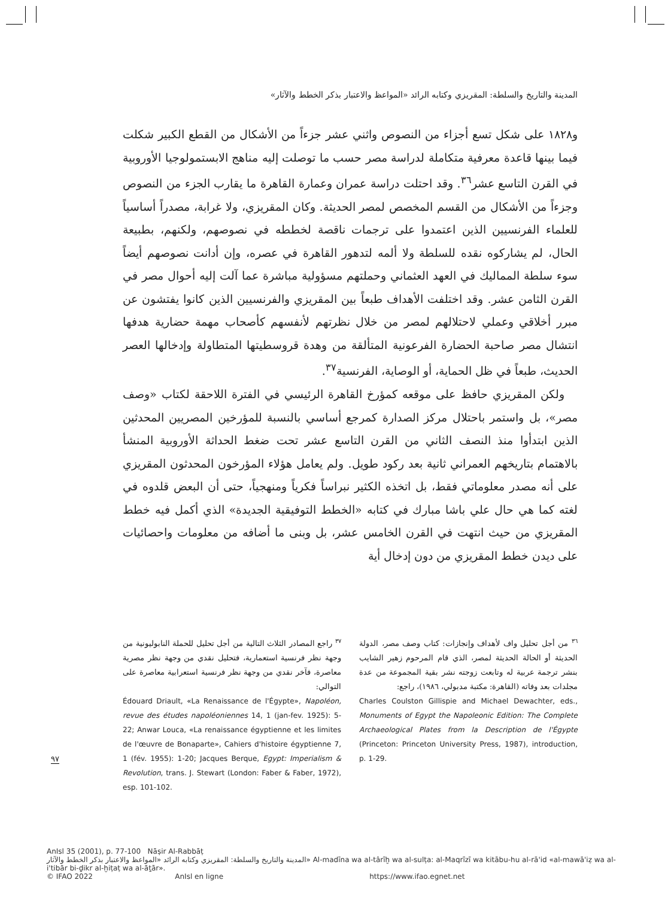المدينة والتاريخ والسلطة: المقريزي وكتابه الرائد «المواعظ والاعتبار بذكر الخطط والآثار»
و١٨٢٨ على شكل تسع أجزاء من النصوص واثني عشر جزءاً من الأشكال من القطع الكبير شكلت فيما بينها قاعدة معرفية متكاملة لدراسة مصر حسب ما توصلت إليه مناهج الابستمولوجيا الأوروبية في القرن التاسع عشر<sup>٣٦</sup>. وقد احتلت دراسة عمران وعمارة القاهرة ما يقارب الجزء من النصوص وجزءاً من الأشكال من القسم المخصص لمصر الحديثة. وكان المقريزي، ولا غرابة، مصدراً أساسياً للعلماء الفرنسيين الذين اعتمدوا على ترجمات ناقصة لخططه في نصوصهم، ولكنهم، بطبيعة الحال، لم يشاركوه نقده للسلطة ولا ألمه لتدهور القاهرة في عصره، وإن أدانت نصوصهم أيضاً سوء سلطة المماليك في العهد العثماني وحملتهم مسؤولية مباشرة عما آلت إليه أحوال مصر في القرن الثامن عشر. وقد اختلفت الأهداف طبعاً بين المقريزي والفرنسيين الذين كانوا يفتشون عن مبرر أخلاقي وعملي لاحتلالهم لمصر من خلال نظرتهم لأنفسهم كأصحاب مهمة حضارية هدفها انتشال مصر صاحبة الحضارة الفرعونية المتألقة من وهدة قروسطيتها المتطاولة وإدخالها العصر الحديث، طبعاً في ظل الحماية، أو الوصاية، الفرنسية<sup>٣٧</sup>.
ولكن المقريزي حافظ على موقعه كمؤرخ القاهرة الرئيسي في الفترة اللاحقة لكتاب «وصف مصر»، بل واستمر باحتلال مركز الصدارة كمرجع أساسي بالنسبة للمؤرخين المصريين المحدثين الذين ابتدأوا منذ النصف الثاني من القرن التاسع عشر تحت ضغط الحداثة الأوروبية المنشأ بالاهتمام بتاريخهم العمراني ثانية بعد ركود طويل. ولم يعامل هؤلاء المؤرخون المحدثون المقريزي على أنه مصدر معلوماتي فقط، بل اتخذه الكثير نبراساً فكرياً ومنهجياً، حتى أن البعض قلدوه في لغته كما هي حال علي باشا مبارك في كتابه «الخطط التوفيقية الجديدة» الذي أكمل فيه خطط المقريزي من حيث انتهت في القرن الخامس عشر، بل وبنى ما أضافه من معلومات واحصائيات على ديدن خطط المقريزي من دون إدخال أية
<sup>٣٦</sup> من أجل تحليل واف لأهداف وإنجازات: كتاب وصف مصر، الدولة الحديثة أو الحالة الحديثة لمصر، الذي قام المرحوم زهير الشايب بنشر ترجمة عربية له وتابعت زوجته نشر بقية المجموعة من عدة مجلدات بعد وفاته (القاهرة: مكتبة مدبولي، ١٩٨٦)، راجع:
Charles Coulston Gillispie and Michael Dewachter, eds., Monuments of Egypt the Napoleonic Edition: The Complete Archaeological Plates from la Description de l'Égypte (Princeton: Princeton University Press, 1987), introduction, p. 1-29.
<sup>٣٧</sup> راجع المصادر الثلاث التالية من أجل تحليل للحملة النابوليونية من وجهة نظر فرنسية استعمارية، فتحليل نقدي من وجهة نظر مصرية معاصرة، فآخر نقدي من وجهة نظر فرنسية استعرابية معاصرة على التوالي:
Édouard Driault, «La Renaissance de l'Égypte», Napoléon, revue des études napoléoniennes 14, 1 (jan-fev. 1925): 5-22; Anwar Louca, «La renaissance égyptienne et les limites de l'œuvre de Bonaparte», Cahiers d'histoire égyptienne 7, 1 (fév. 1955): 1-20; Jacques Berque, Egypt: Imperialism & Revolution, trans. J. Stewart (London: Faber & Faber, 1972), esp. 101-102.
٩٧
AnIsl 35 (2001), p. 77-100 Nāṣir Al-Rabbāṭ
المدينة والتاريخ والسلطة: المقريزي وكتابه الرائد «المواعظ والاعتبار بذكر الخطط والآثار» Al-madīna wa al-târīḫ wa al-sulṭa: al-Maqrīzī wa kitābu-hu al-rā'id «al-mawā'iẓ wa al-i'tibār bi-ḏikr al-ḫiṭaṭ wa al-āṯār».
© IFAO 2022 AnIsl en ligne https://www.ifao.egnet.net